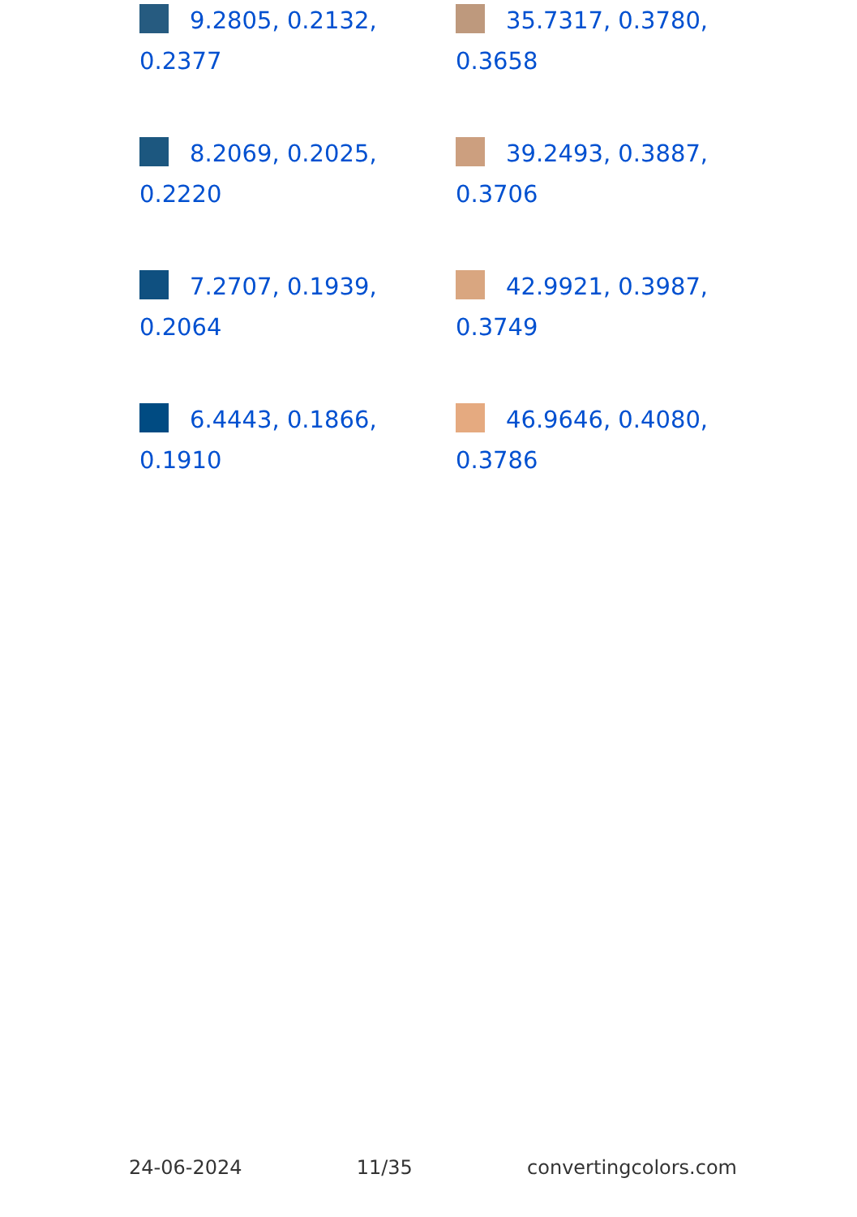9.2805, 0.2132, 0.2377 35.7317, 0.3780, 0.3658
8.2069, 0.2025, 0.2220 39.2493, 0.3887, 0.3706
7.2707, 0.1939, 0.2064 42.9921, 0.3987, 0.3749
6.4443, 0.1866, 0.1910 46.9646, 0.4080, 0.3786
24-06-2024 11/35 convertingcolors.com